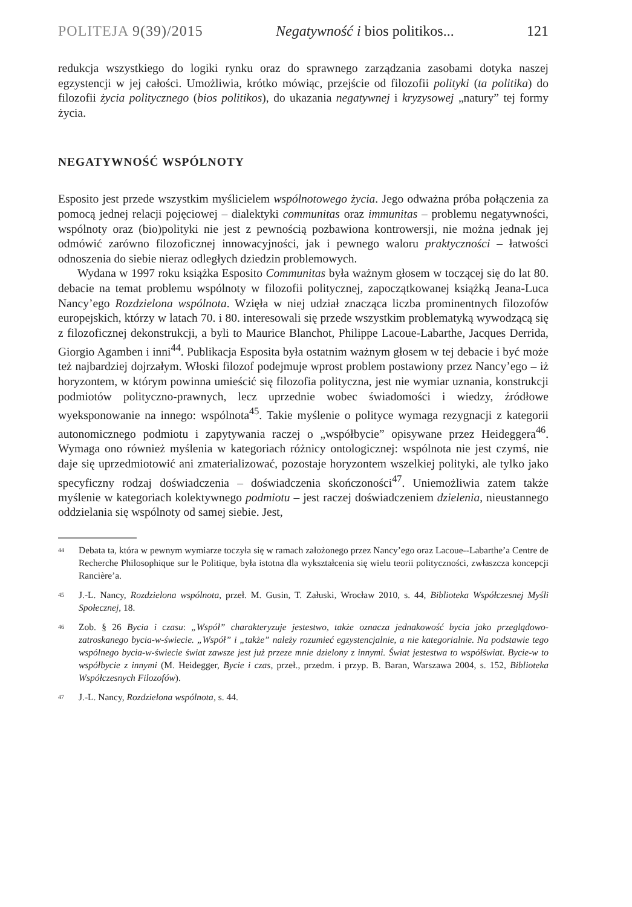POLITEJA 9(39)/2015 Negatywność i bios politikos... 121
redukcja wszystkiego do logiki rynku oraz do sprawnego zarządzania zasobami dotyka naszej egzystencji w jej całości. Umożliwia, krótko mówiąc, przejście od filozofii polityki (ta politika) do filozofii życia politycznego (bios politikos), do ukazania negatywnej i kryzysowej „natury” tej formy życia.
NEGATYWNOŚĆ WSPÓLNOTY
Esposito jest przede wszystkim myślicielem wspólnotowego życia. Jego odważna próba połączenia za pomocą jednej relacji pojęciowej – dialektyki communitas oraz immunitas – problemu negatywności, wspólnoty oraz (bio)polityki nie jest z pewnością pozbawiona kontrowersji, nie można jednak jej odmówić zarówno filozoficznej innowacyjności, jak i pewnego waloru praktyczności – łatwości odnoszenia do siebie nieraz odległych dziedzin problemowych.
Wydana w 1997 roku książka Esposito Communitas była ważnym głosem w toczącej się do lat 80. debacie na temat problemu wspólnoty w filozofii politycznej, zapoczątkowanej książką Jeana-Luca Nancy’ego Rozdzielona wspólnota. Wzięła w niej udział znacząca liczba prominentnych filozofów europejskich, którzy w latach 70. i 80. interesowali się przede wszystkim problematyką wywodzącą się z filozoficznej dekonstrukcji, a byli to Maurice Blanchot, Philippe Lacoue-Labarthe, Jacques Derrida, Giorgio Agamben i inni<sup>44</sup>. Publikacja Esposita była ostatnim ważnym głosem w tej debacie i być może też najbardziej dojrzałym. Włoski filozof podejmuje wprost problem postawiony przez Nancy’ego – iż horyzontem, w którym powinna umieścić się filozofia polityczna, jest nie wymiar uznania, konstrukcji podmiotów polityczno-prawnych, lecz uprzednie wobec świadomości i wiedzy, źródłowe wyeksponowanie na innego: wspólnota<sup>45</sup>. Takie myślenie o polityce wymaga rezygnacji z kategorii autonomicznego podmiotu i zapytywania raczej o „współbycie” opisywane przez Heideggera<sup>46</sup>. Wymaga ono również myślenia w kategoriach różnicy ontologicznej: wspólnota nie jest czymś, nie daje się uprzedmiotowić ani zmaterializować, pozostaje horyzontem wszelkiej polityki, ale tylko jako specyficzny rodzaj doświadczenia – doświadczenia skończoności<sup>47</sup>. Uniemożliwia zatem także myślenie w kategoriach kolektywnego podmiotu – jest raczej doświadczeniem dzielenia, nieustannego oddzielania się wspólnoty od samej siebie. Jest,
44 Debata ta, która w pewnym wymiarze toczyła się w ramach założonego przez Nancy’ego oraz Lacoue--Labarthe’a Centre de Recherche Philosophique sur le Politique, była istotna dla wykształcenia się wielu teorii polityczności, zwłaszcza koncepcji Rancière’a.
45 J.-L. Nancy, Rozdzielona wspólnota, przeł. M. Gusin, T. Załuski, Wrocław 2010, s. 44, Biblioteka Współczesnej Myśli Społecznej, 18.
46 Zob. § 26 Bycia i czasu: „Współ” charakteryzuje jestestwo, także oznacza jednakowość bycia jako przeglądowo-zatroskanego bycia-w-świecie. „Współ” i „także” należy rozumieć egzystencjalnie, a nie kategorialnie. Na podstawie tego wspólnego bycia-w-świecie świat zawsze jest już przeze mnie dzielony z innymi. Świat jestestwa to współświat. Bycie-w to współbycie z innymi (M. Heidegger, Bycie i czas, przeł., przedm. i przyp. B. Baran, Warszawa 2004, s. 152, Biblioteka Współczesnych Filozofów).
47 J.-L. Nancy, Rozdzielona wspólnota, s. 44.